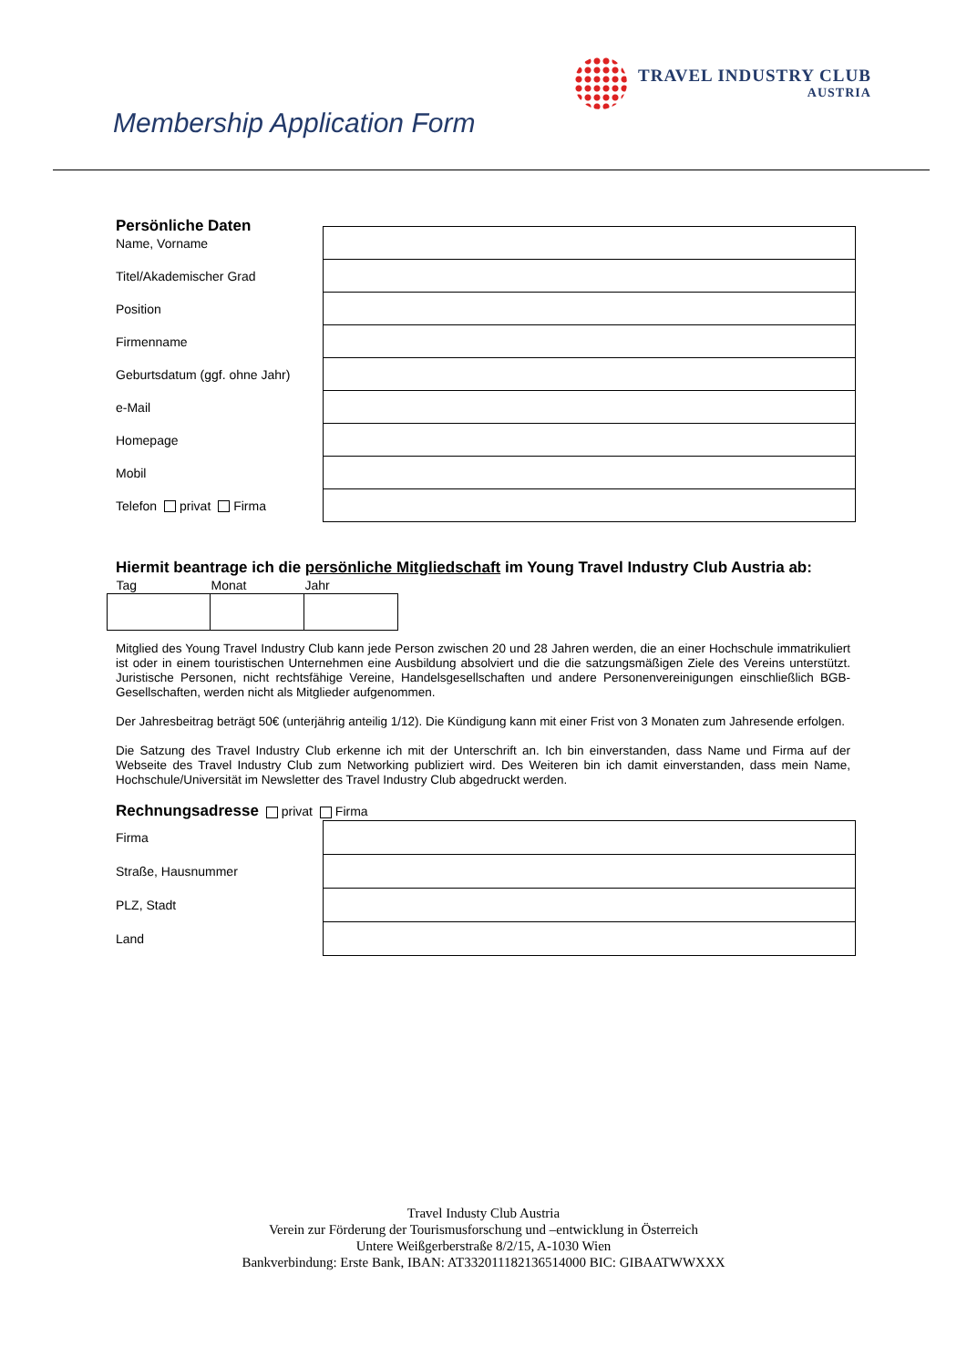TRAVEL INDUSTRY CLUB
AUSTRIA
Membership Application Form
Persönliche Daten
| Name, Vorname | |
| Titel/Akademischer Grad | |
| Position | |
| Firmenname | |
| Geburtsdatum (ggf. ohne Jahr) | |
| e-Mail | |
| Homepage | |
| Mobil | |
| Telefon privat Firma | |
Hiermit beantrage ich die persönliche Mitgliedschaft im Young Travel Industry Club Austria ab:
| Tag | Monat | Jahr |
Mitglied des Young Travel Industry Club kann jede Person zwischen 20 und 28 Jahren werden, die an einer Hochschule immatrikuliert ist oder in einem touristischen Unternehmen eine Ausbildung absolviert und die die satzungsmäßigen Ziele des Vereins unterstützt. Juristische Personen, nicht rechtsfähige Vereine, Handelsgesellschaften und andere Personenvereinigungen einschließlich BGB-Gesellschaften, werden nicht als Mitglieder aufgenommen.
Der Jahresbeitrag beträgt 50€ (unterjährig anteilig 1/12). Die Kündigung kann mit einer Frist von 3 Monaten zum Jahresende erfolgen.
Die Satzung des Travel Industry Club erkenne ich mit der Unterschrift an. Ich bin einverstanden, dass Name und Firma auf der Webseite des Travel Industry Club zum Networking publiziert wird. Des Weiteren bin ich damit einverstanden, dass mein Name, Hochschule/Universität im Newsletter des Travel Industry Club abgedruckt werden.
Rechnungsadresse privat Firma
| Firma | |
| Straße, Hausnummer | |
| PLZ, Stadt | |
| Land | |
Travel Industy Club Austria
Verein zur Förderung der Tourismusforschung und –entwicklung in Österreich
Untere Weißgerberstraße 8/2/15, A-1030 Wien
Bankverbindung: Erste Bank, IBAN: AT332011182136514000 BIC: GIBAATWWXXX